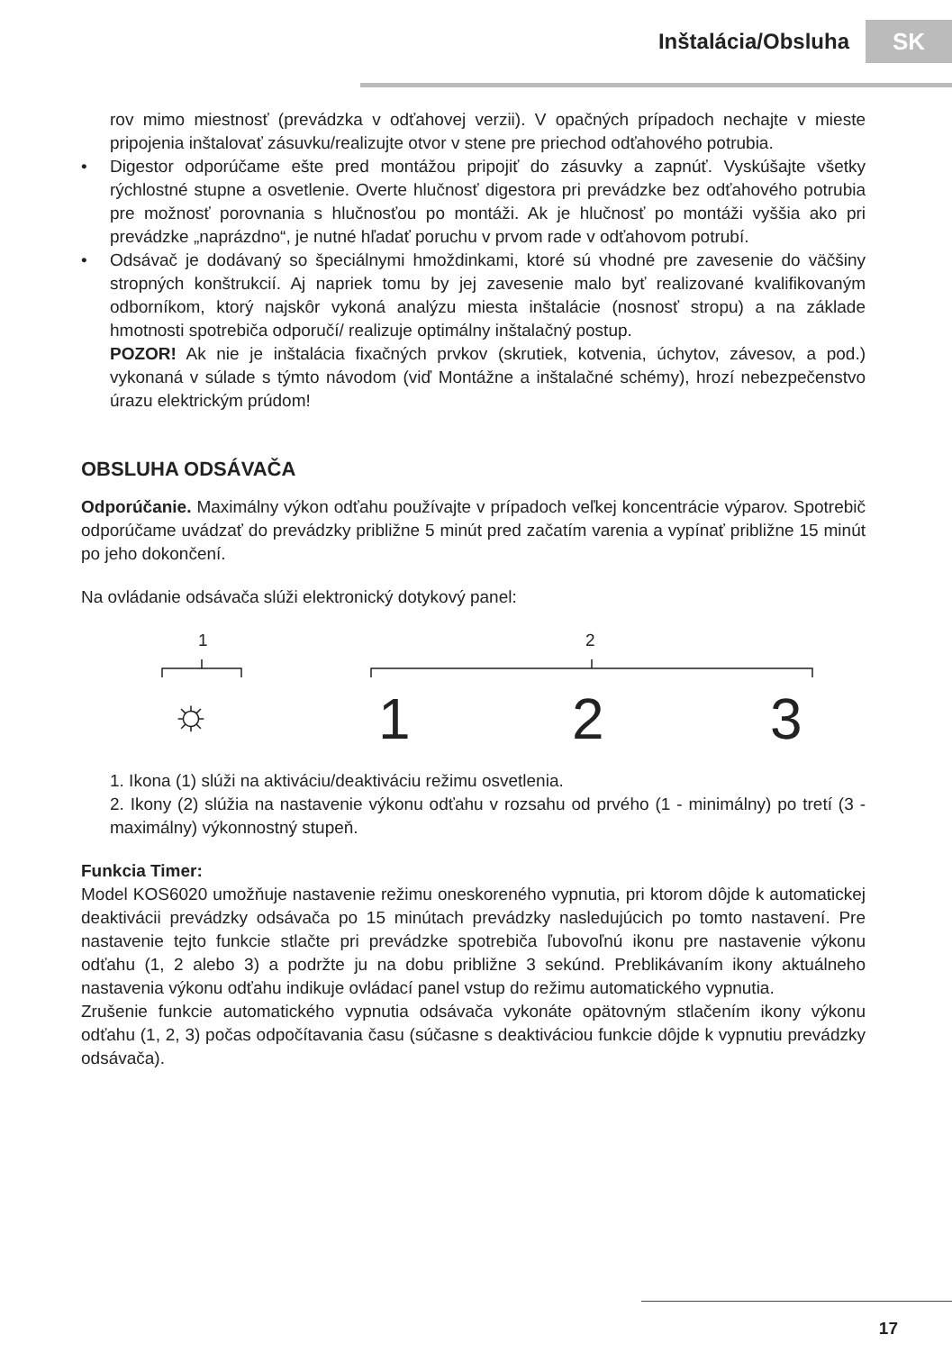Inštalácia/Obsluha
SK
rov mimo miestnosť (prevádzka v odťahovej verzii). V opačných prípadoch nechajte v mieste pripojenia inštalovať zásuvku/realizujte otvor v stene pre priechod odťahového potrubia.
Digestor odporúčame ešte pred montážou pripojiť do zásuvky a zapnúť. Vyskúšajte všetky rýchlostné stupne a osvetlenie. Overte hlučnosť digestora pri prevádzke bez odťahového potrubia pre možnosť porovnania s hlučnosťou po montáži. Ak je hlučnosť po montáži vyššia ako pri prevádzke „naprázdno“, je nutné hľadať poruchu v prvom rade v odťahovom potrubí.
Odsávač je dodávaný so špeciálnymi hmoždinkami, ktoré sú vhodné pre zavesenie do väčšiny stropných konštrukcií. Aj napriek tomu by jej zavesenie malo byť realizované kvalifikovaným odborníkom, ktorý najskôr vykoná analýzu miesta inštalácie (nosnosť stropu) a na základe hmotnosti spotrebiča odporučí/ realizuje optimálny inštalačný postup.
POZOR! Ak nie je inštalácia fixačných prvkov (skrutiek, kotvenia, úchytov, závesov, a pod.) vykonaná v súlade s týmto návodom (viď Montážne a inštalačné schémy), hrozí nebezpečenstvo úrazu elektrickým prúdom!
OBSLUHA ODSÁVAČA
Odporúčanie. Maximálny výkon odťahu používajte v prípadoch veľkej koncentrácie výparov. Spotrebič odporúčame uvádzať do prevádzky približne 5 minút pred začatím varenia a vypínať približne 15 minút po jeho dokončení.
Na ovládanie odsávača slúži elektronický dotykový panel:
1 2
☼ 1 2 3
1. Ikona (1) slúži na aktiváciu/deaktiváciu režimu osvetlenia.
2. Ikony (2) slúžia na nastavenie výkonu odťahu v rozsahu od prvého (1 - minimálny) po tretí (3 - maximálny) výkonnostný stupeň.
Funkcia Timer:
Model KOS6020 umožňuje nastavenie režimu oneskoreného vypnutia, pri ktorom dôjde k automatickej deaktivácii prevádzky odsávača po 15 minútach prevádzky nasledujúcich po tomto nastavení. Pre nastavenie tejto funkcie stlačte pri prevádzke spotrebiča ľubovoľnú ikonu pre nastavenie výkonu odťahu (1, 2 alebo 3) a podržte ju na dobu približne 3 sekúnd. Preblikávaním ikony aktuálneho nastavenia výkonu odťahu indikuje ovládací panel vstup do režimu automatického vypnutia.
Zrušenie funkcie automatického vypnutia odsávača vykonáte opätovným stlačením ikony výkonu odťahu (1, 2, 3) počas odpočítavania času (súčasne s deaktiváciou funkcie dôjde k vypnutiu prevádzky odsávača).
17